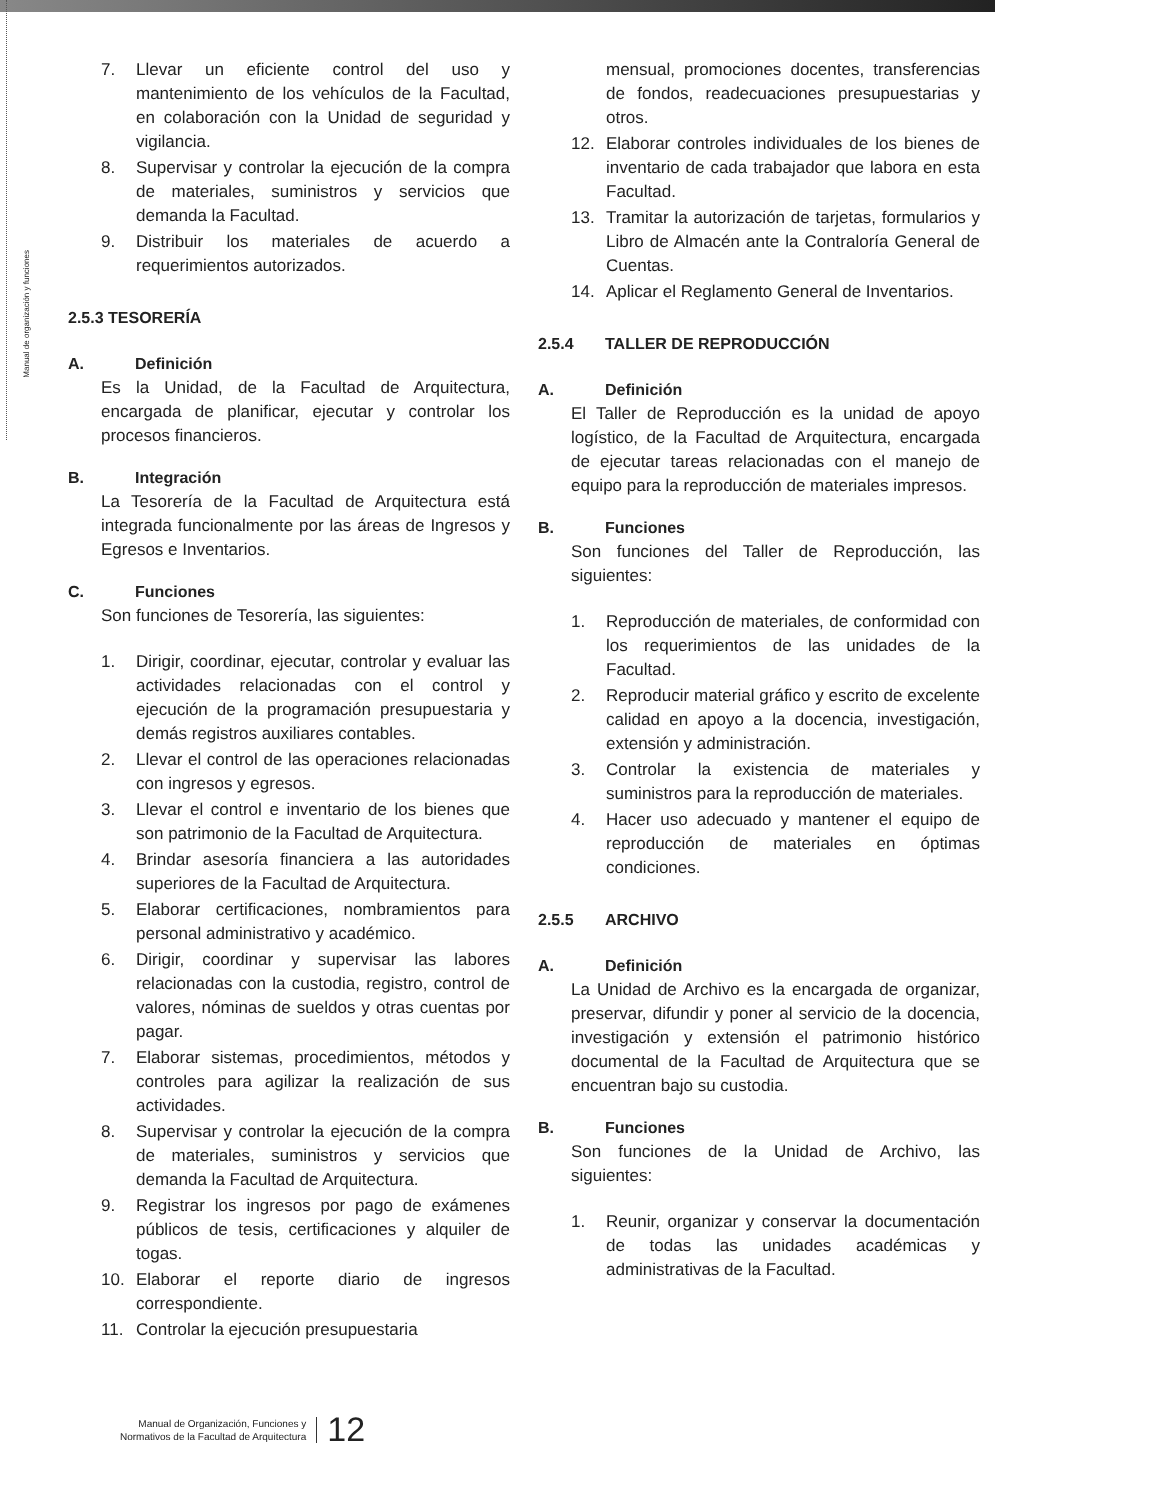Manual de organización y funciones
7. Llevar un eficiente control del uso y mantenimiento de los vehículos de la Facultad, en colaboración con la Unidad de seguridad y vigilancia.
8. Supervisar y controlar la ejecución de la compra de materiales, suministros y servicios que demanda la Facultad.
9. Distribuir los materiales de acuerdo a requerimientos autorizados.
2.5.3 TESORERÍA
A. Definición
Es la Unidad, de la Facultad de Arquitectura, encargada de planificar, ejecutar y controlar los procesos financieros.
B. Integración
La Tesorería de la Facultad de Arquitectura está integrada funcionalmente por las áreas de Ingresos y Egresos e Inventarios.
C. Funciones
Son funciones de Tesorería, las siguientes:
1. Dirigir, coordinar, ejecutar, controlar y evaluar las actividades relacionadas con el control y ejecución de la programación presupuestaria y demás registros auxiliares contables.
2. Llevar el control de las operaciones relacionadas con ingresos y egresos.
3. Llevar el control e inventario de los bienes que son patrimonio de la Facultad de Arquitectura.
4. Brindar asesoría financiera a las autoridades superiores de la Facultad de Arquitectura.
5. Elaborar certificaciones, nombramientos para personal administrativo y académico.
6. Dirigir, coordinar y supervisar las labores relacionadas con la custodia, registro, control de valores, nóminas de sueldos y otras cuentas por pagar.
7. Elaborar sistemas, procedimientos, métodos y controles para agilizar la realización de sus actividades.
8. Supervisar y controlar la ejecución de la compra de materiales, suministros y servicios que demanda la Facultad de Arquitectura.
9. Registrar los ingresos por pago de exámenes públicos de tesis, certificaciones y alquiler de togas.
10. Elaborar el reporte diario de ingresos correspondiente.
11. Controlar la ejecución presupuestaria
mensual, promociones docentes, transferencias de fondos, readecuaciones presupuestarias y otros.
12. Elaborar controles individuales de los bienes de inventario de cada trabajador que labora en esta Facultad.
13. Tramitar la autorización de tarjetas, formularios y Libro de Almacén ante la Contraloría General de Cuentas.
14. Aplicar el Reglamento General de Inventarios.
2.5.4 TALLER DE REPRODUCCIÓN
A. Definición
El Taller de Reproducción es la unidad de apoyo logístico, de la Facultad de Arquitectura, encargada de ejecutar tareas relacionadas con el manejo de equipo para la reproducción de materiales impresos.
B. Funciones
Son funciones del Taller de Reproducción, las siguientes:
1. Reproducción de materiales, de conformidad con los requerimientos de las unidades de la Facultad.
2. Reproducir material gráfico y escrito de excelente calidad en apoyo a la docencia, investigación, extensión y administración.
3. Controlar la existencia de materiales y suministros para la reproducción de materiales.
4. Hacer uso adecuado y mantener el equipo de reproducción de materiales en óptimas condiciones.
2.5.5 ARCHIVO
A. Definición
La Unidad de Archivo es la encargada de organizar, preservar, difundir y poner al servicio de la docencia, investigación y extensión el patrimonio histórico documental de la Facultad de Arquitectura que se encuentran bajo su custodia.
B. Funciones
Son funciones de la Unidad de Archivo, las siguientes:
1. Reunir, organizar y conservar la documentación de todas las unidades académicas y administrativas de la Facultad.
Manual de Organización, Funciones y
Normativos de la Facultad de Arquitectura
12